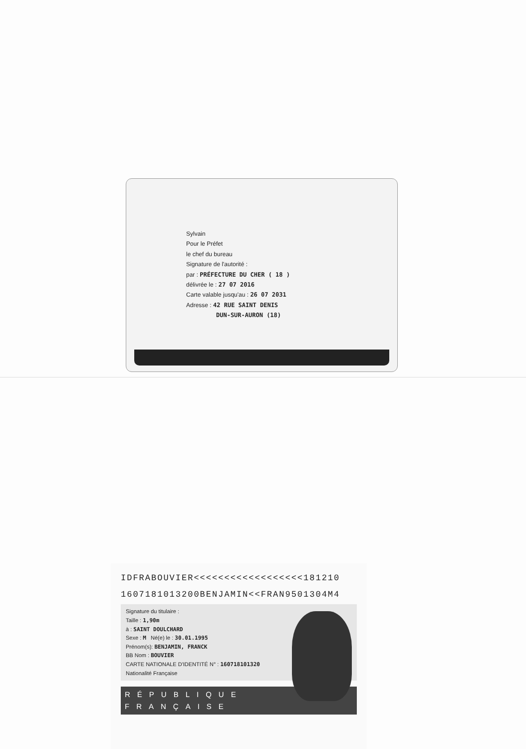Sylvain
Pour le Préfet
le chef du bureau
Signature de l'autorité :
par : PRÉFECTURE DU CHER ( 18 )
délivrée le : 27 07 2016
Carte valable jusqu'au : 26 07 2031
Adresse : 42 RUE SAINT DENIS
DUN-SUR-AURON (18)
IDFRABOUVIER<<<<<<<<<<<<<<<<<<181210
1607181013200BENJAMIN<<FRAN9501304M4
Signature du titulaire :
Taille : 1,90m
à : SAINT DOULCHARD
Sexe : M Né(e) le : 30.01.1995
Prénom(s): BENJAMIN, FRANCK
BB Nom : BOUVIER
CARTE NATIONALE D'IDENTITÉ N° : 160718101320 Nationalité Française
RÉPUBLIQUE FRANÇAISE